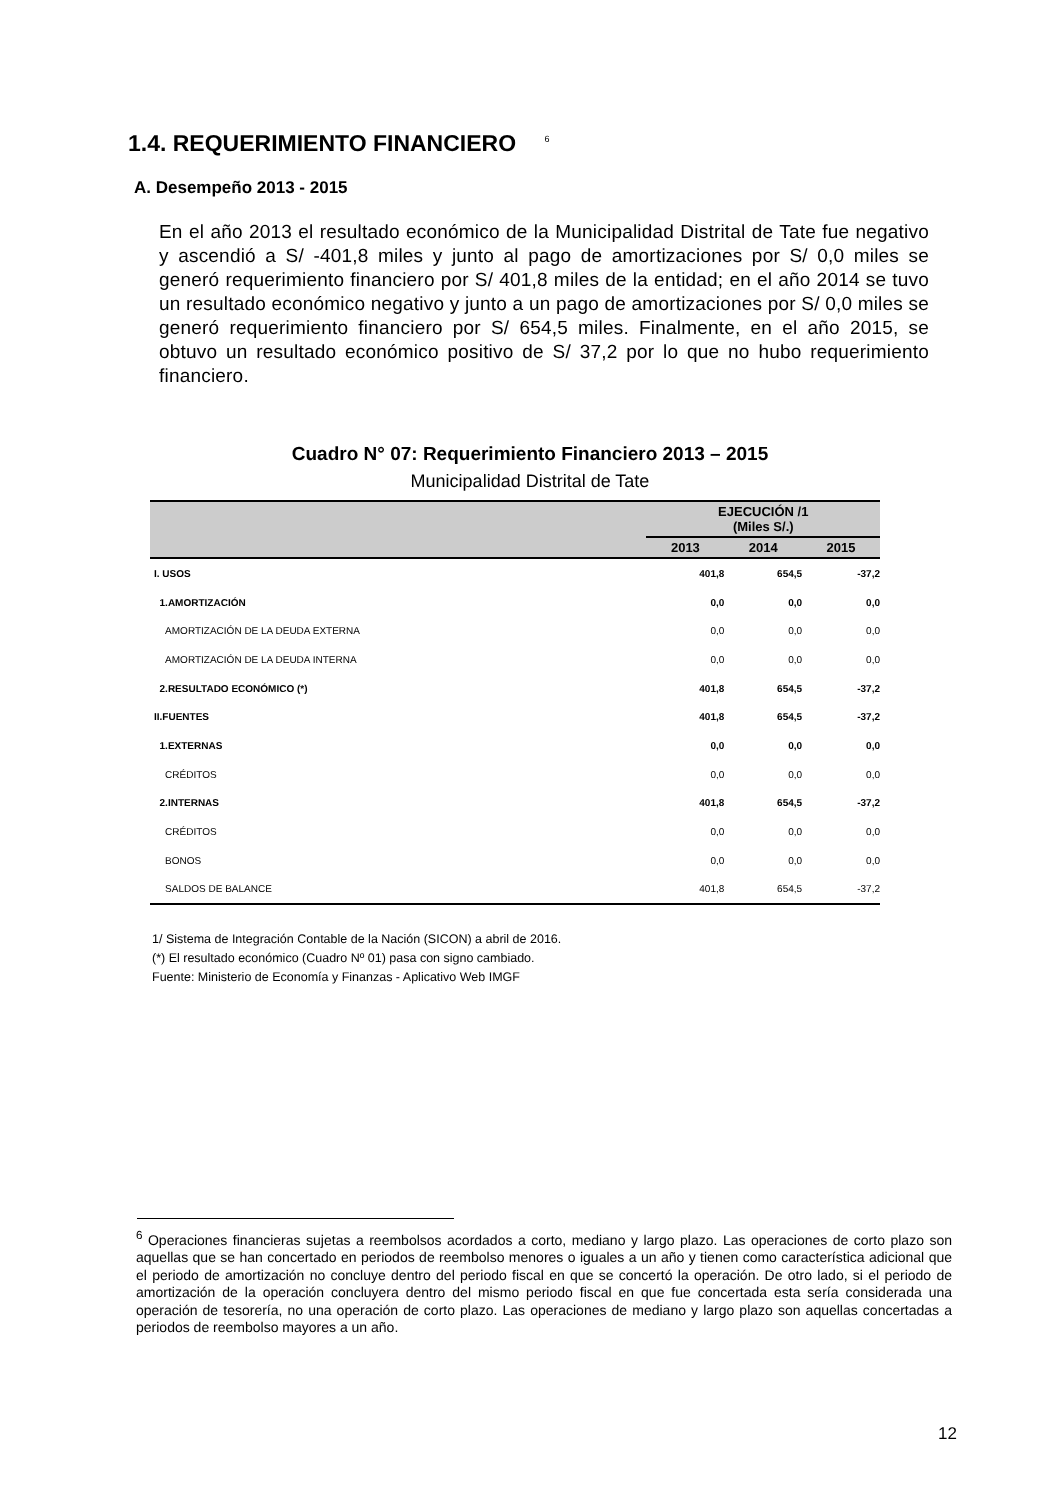1.4. REQUERIMIENTO FINANCIERO <sup>6</sup>
A. Desempeño 2013 - 2015
En el año 2013 el resultado económico de la Municipalidad Distrital de Tate fue negativo y ascendió a S/ -401,8 miles y junto al pago de amortizaciones por S/ 0,0 miles se generó requerimiento financiero por S/ 401,8 miles de la entidad; en el año 2014 se tuvo un resultado económico negativo y junto a un pago de amortizaciones por S/ 0,0 miles se generó requerimiento financiero por S/ 654,5 miles. Finalmente, en el año 2015, se obtuvo un resultado económico positivo de S/ 37,2 por lo que no hubo requerimiento financiero.
Cuadro N° 07: Requerimiento Financiero 2013 – 2015
Municipalidad Distrital de Tate
| | EJECUCIÓN /1 (Miles S/.) | | |
| --- | --- | --- | --- |
| | 2013 | 2014 | 2015 |
| I. USOS | 401,8 | 654,5 | -37,2 |
| 1.AMORTIZACIÓN | 0,0 | 0,0 | 0,0 |
| AMORTIZACIÓN DE LA DEUDA EXTERNA | 0,0 | 0,0 | 0,0 |
| AMORTIZACIÓN DE LA DEUDA INTERNA | 0,0 | 0,0 | 0,0 |
| 2.RESULTADO ECONÓMICO (*) | 401,8 | 654,5 | -37,2 |
| II.FUENTES | 401,8 | 654,5 | -37,2 |
| 1.EXTERNAS | 0,0 | 0,0 | 0,0 |
| CRÉDITOS | 0,0 | 0,0 | 0,0 |
| 2.INTERNAS | 401,8 | 654,5 | -37,2 |
| CRÉDITOS | 0,0 | 0,0 | 0,0 |
| BONOS | 0,0 | 0,0 | 0,0 |
| SALDOS DE BALANCE | 401,8 | 654,5 | -37,2 |
1/ Sistema de Integración Contable de la Nación (SICON) a abril de 2016.
(*) El resultado económico (Cuadro Nº 01) pasa con signo cambiado.
Fuente: Ministerio de Economía y Finanzas - Aplicativo Web IMGF
<sup>6</sup> Operaciones financieras sujetas a reembolsos acordados a corto, mediano y largo plazo. Las operaciones de corto plazo son aquellas que se han concertado en periodos de reembolso menores o iguales a un año y tienen como característica adicional que el periodo de amortización no concluye dentro del periodo fiscal en que se concertó la operación. De otro lado, si el periodo de amortización de la operación concluyera dentro del mismo periodo fiscal en que fue concertada esta sería considerada una operación de tesorería, no una operación de corto plazo. Las operaciones de mediano y largo plazo son aquellas concertadas a periodos de reembolso mayores a un año.
12